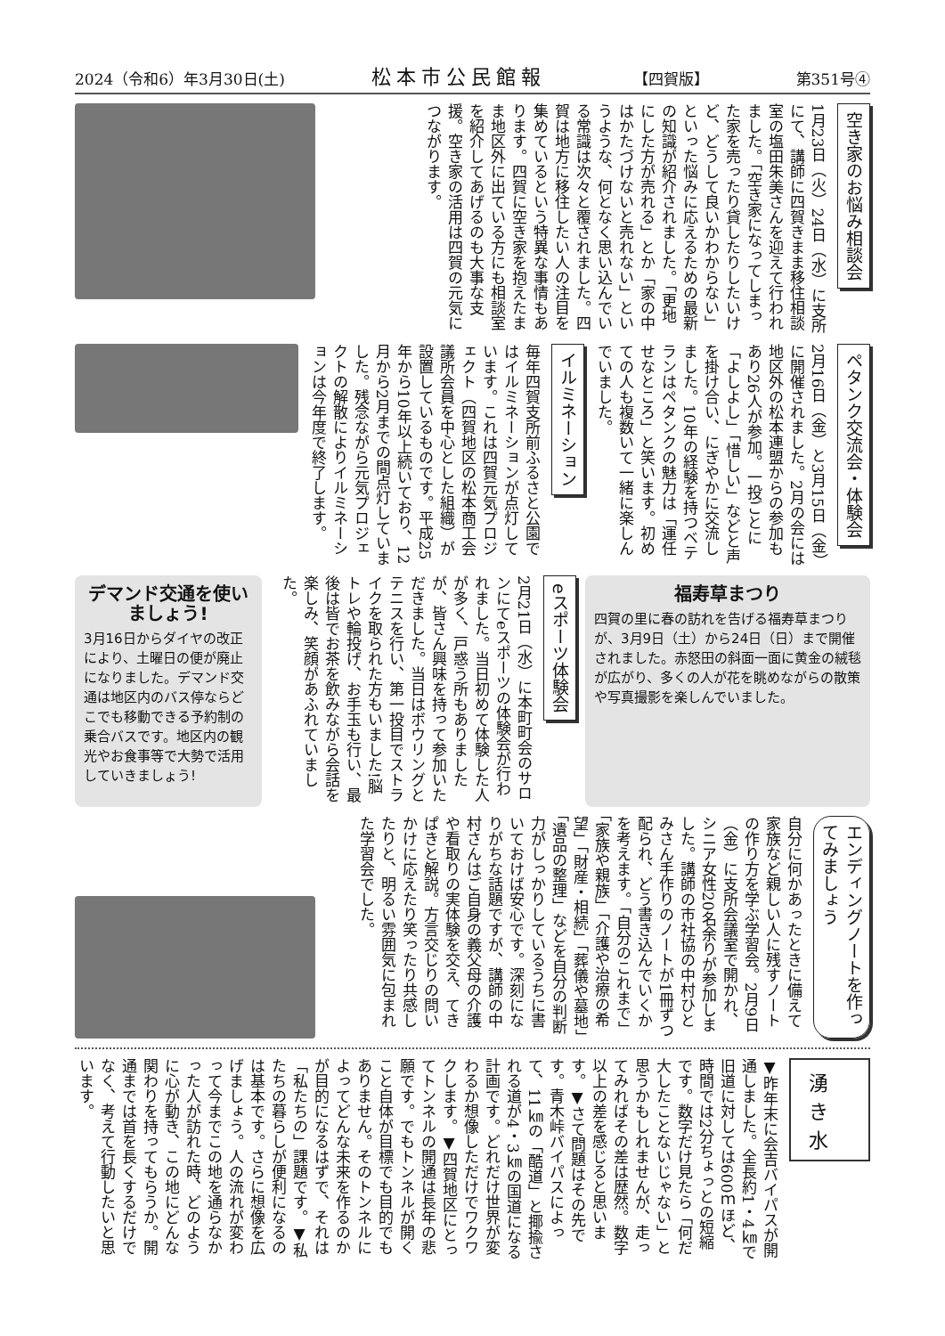2024（令和6）年3月30日(土) 松本市公民館報 【四賀版】 第351号④
空き家のお悩み相談会
1月23日（火）24日（水）に支所にて、講師に四賀きまま移住相談室の塩田朱美さんを迎えて行われました。「空き家になってしまった家を売ったり貸したりしたいけど、どうして良いかわからない」といった悩みに応えるための最新の知識が紹介されました。「更地にした方が売れる」とか「家の中はかたづけないと売れない」というような、何となく思い込んでいる常識は次々と覆されました。四賀は地方に移住したい人の注目を集めているという特異な事情もあります。四賀に空き家を抱えたまま地区外に出ている方にも相談室を紹介してあげるのも大事な支援。空き家の活用は四賀の元気につながります。
ペタンク交流会・体験会
2月16日（金）と3月15日（金）に開催されました。2月の会には地区外の松本連盟からの参加もあり26人が参加。一投ごとに「よしよし」「惜しい」などと声を掛け合い、にぎやかに交流しました。10年の経験を持つベテランはペタンクの魅力は「運任せなところ」と笑います。初めての人も複数いて一緒に楽しんでいました。
イルミネーション
毎年四賀支所前ふるさと公園ではイルミネーションが点灯しています。これは四賀元気プロジェクト（四賀地区の松本商工会議所会員を中心とした組織）が設置しているものです。平成25年から10年以上続いており、12月から2月までの間点灯していました。残念ながら元気プロジェクトの解散によりイルミネーションは今年度で終了します。
デマンド交通を使いましょう!
3月16日からダイヤの改正により、土曜日の便が廃止になりました。デマンド交通は地区内のバス停ならどこでも移動できる予約制の乗合バスです。地区内の観光やお食事等で大勢で活用していきましょう!
2月21日（水）に本町町会のサロンにてeスポーツの体験会が行われました。当日初めて体験した人が多く、戸惑う所もありましたが、皆さん興味を持って参加いただきました。当日はボウリングとテニスを行い、第一投目でストライクを取られた方もいました!脳トレや輪投げ、お手玉も行い、最後は皆でお茶を飲みながら会話を楽しみ、笑顔があふれていました。
eスポーツ体験会
福寿草まつり
四賀の里に春の訪れを告げる福寿草まつりが、3月9日（土）から24日（日）まで開催されました。赤怒田の斜面一面に黄金の絨毯が広がり、多くの人が花を眺めながらの散策や写真撮影を楽しんでいました。
エンディングノートを作ってみましょう
自分に何かあったときに備えて家族など親しい人に残すノートの作り方を学ぶ学習会。2月9日（金）に支所会議室で開かれ、シニア女性20名余りが参加しました。講師の市社協の中村ひとみさん手作りのノートが1冊ずつ配られ、どう書き込んでいくかを考えます。「自分のこれまで」「家族や親族」「介護や治療の希望」「財産・相続」「葬儀や墓地」「遺品の整理」などを自分の判断力がしっかりしているうちに書いておけば安心です。深刻になりがちな話題ですが、講師の中村さんはご自身の義父母の介護や看取りの実体験を交え、てきぱきと解説。方言交じりの問いかけに応えたり笑ったり共感したりと、明るい雰囲気に包まれた学習会でした。
湧き水
▼昨年末に会吉バイパスが開通しました。全長約1・4㎞で旧道に対しては600ｍほど、時間では2分ちょっとの短縮です。数字だけ見たら「何だ大したことないじゃない」と思うかもしれませんが、走ってみればその差は歴然。数字以上の差を感じると思います。▼さて問題はその先です。青木峠バイパスによって、11㎞の「酷道」と揶揄される道が4・3㎞の国道になる計画です。どれだけ世界が変わるか想像しただけでワクワクします。▼四賀地区にとってトンネルの開通は長年の悲願です。でもトンネルが開くこと自体が目標でも目的でもありません。そのトンネルによってどんな未来を作るのかが目的になるはずで、それは「私たちの」課題です。▼私たちの暮らしが便利になるのは基本です。さらに想像を広げましょう。人の流れが変わって今までこの地を通らなかった人が訪れた時、どのように心が動き、この地にどんな関わりを持ってもらうか。開通までは首を長くするだけでなく、考えて行動したいと思います。